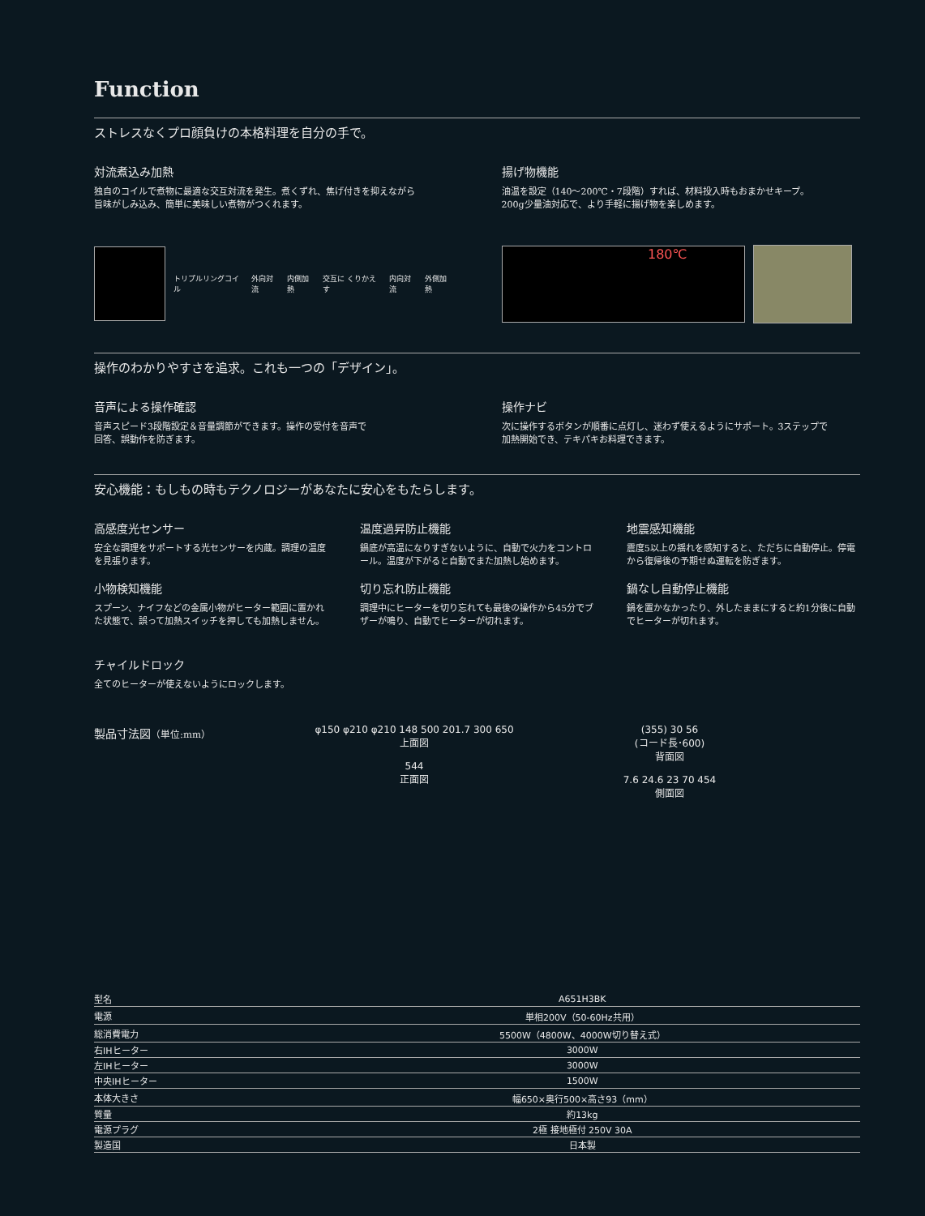Function
ストレスなくプロ顔負けの本格料理を自分の手で。
対流煮込み加熱
独自のコイルで煮物に最適な交互対流を発生。煮くずれ、焦げ付きを抑えながら
旨味がしみ込み、簡単に美味しい煮物がつくれます。
トリプルリングコイル 外向対流 内側加熱 交互に くりかえす 内向対流 外側加熱
揚げ物機能
油温を設定（140〜200℃・7段階）すれば、材料投入時もおまかせキープ。
200g少量油対応で、より手軽に揚げ物を楽しめます。
180℃
操作のわかりやすさを追求。これも一つの「デザイン」。
音声による操作確認
音声スピード3段階設定＆音量調節ができます。操作の受付を音声で
回答、誤動作を防ぎます。
操作ナビ
次に操作するボタンが順番に点灯し、迷わず使えるようにサポート。3ステップで
加熱開始でき、テキパキお料理できます。
安心機能：もしもの時もテクノロジーがあなたに安心をもたらします。
高感度光センサー
安全な調理をサポートする光センサーを内蔵。調理の温度を見張ります。
小物検知機能
スプーン、ナイフなどの金属小物がヒーター範囲に置かれた状態で、誤って加熱スイッチを押しても加熱しません。
温度過昇防止機能
鍋底が高温になりすぎないように、自動で火力をコントロール。温度が下がると自動でまた加熱し始めます。
切り忘れ防止機能
調理中にヒーターを切り忘れても最後の操作から45分でブザーが鳴り、自動でヒーターが切れます。
地震感知機能
震度5以上の揺れを感知すると、ただちに自動停止。停電から復帰後の予期せぬ運転を防ぎます。
鍋なし自動停止機能
鍋を置かなかったり、外したままにすると約1分後に自動でヒーターが切れます。
チャイルドロック
全てのヒーターが使えないようにロックします。
製品寸法図（単位:mm） φ150 φ210 φ210 148 500 201.7 300 650
上面図
544
正面図
(355) 30 56
(コード長･600)
背面図
7.6 24.6 23 70 454
側面図
| 型名 | A651H3BK |
| 電源 | 単相200V（50-60Hz共用） |
| 総消費電力 | 5500W（4800W、4000W切り替え式） |
| 右IHヒーター | 3000W |
| 左IHヒーター | 3000W |
| 中央IHヒーター | 1500W |
| 本体大きさ | 幅650×奥行500×高さ93（mm） |
| 質量 | 約13kg |
| 電源プラグ | 2極 接地極付 250V 30A |
| 製造国 | 日本製 |